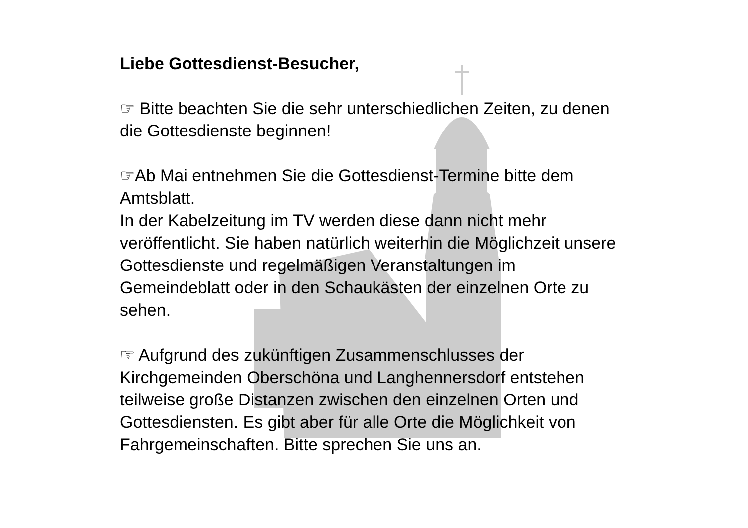Liebe Gottesdienst-Besucher,
☞ Bitte beachten Sie die sehr unterschiedlichen Zeiten, zu denen die Gottesdienste beginnen!
☞Ab Mai entnehmen Sie die Gottesdienst-Termine bitte dem Amtsblatt.
In der Kabelzeitung im TV werden diese dann nicht mehr veröffentlicht. Sie haben natürlich weiterhin die Möglichzeit unsere Gottesdienste und regelmäßigen Veranstaltungen im Gemeindeblatt oder in den Schaukästen der einzelnen Orte zu sehen.
☞ Aufgrund des zukünftigen Zusammenschlusses der Kirchgemeinden Oberschöna und Langhennersdorf entstehen teilweise große Distanzen zwischen den einzelnen Orten und Gottesdiensten. Es gibt aber für alle Orte die Möglichkeit von Fahrgemeinschaften. Bitte sprechen Sie uns an.